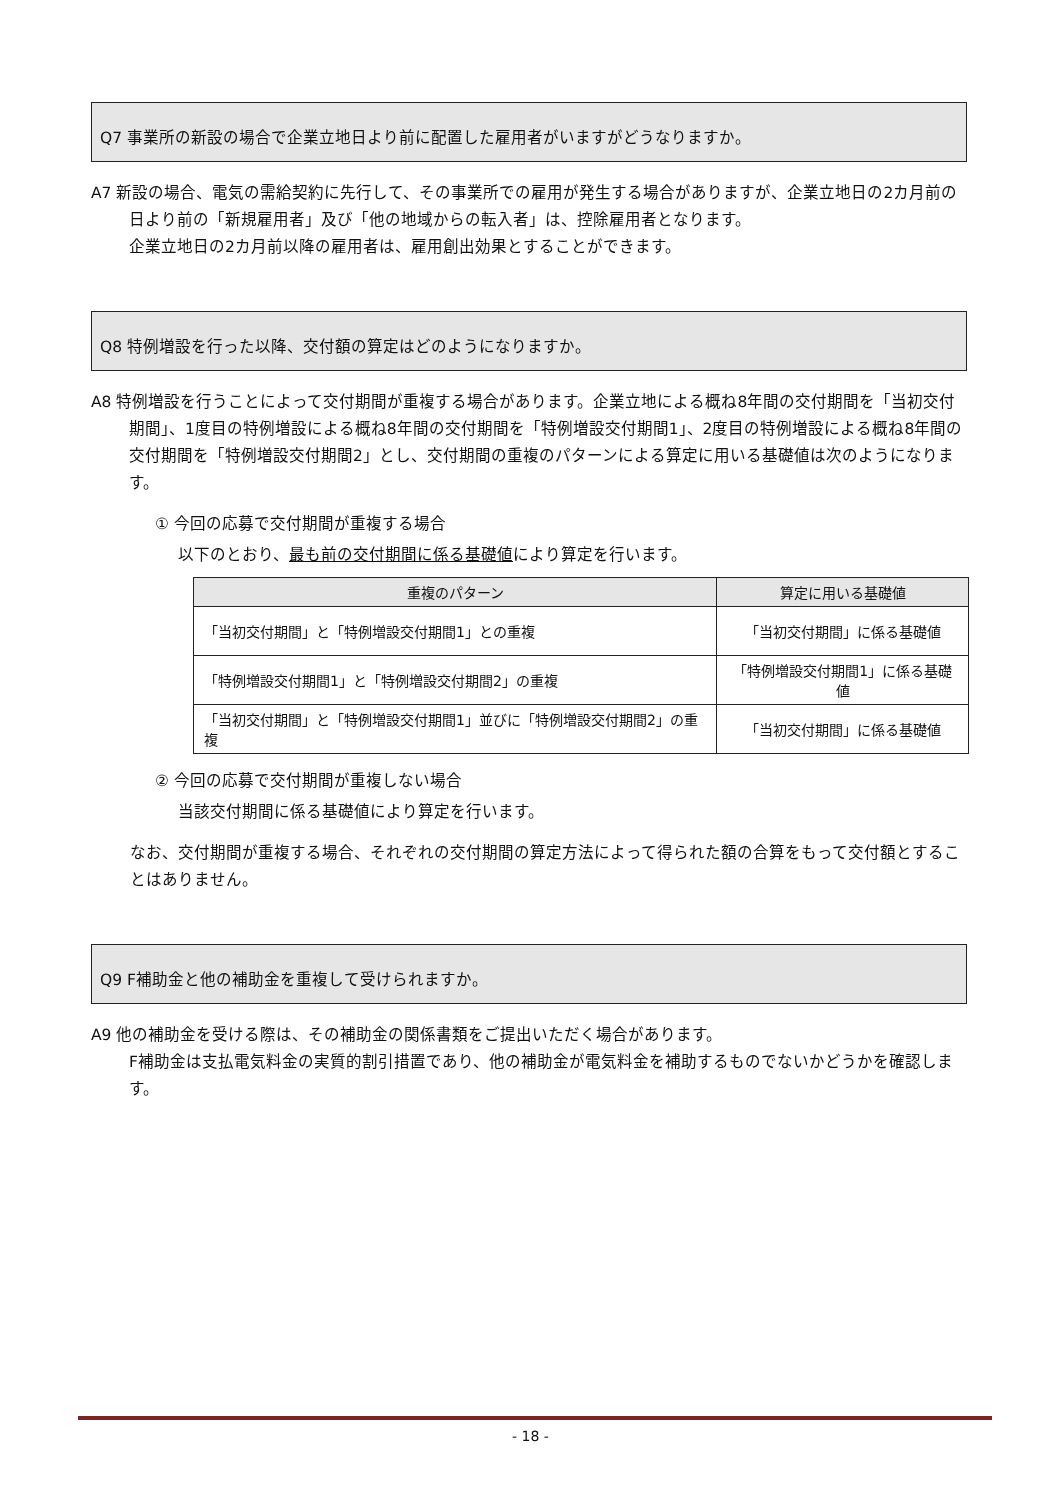Q7 事業所の新設の場合で企業立地日より前に配置した雇用者がいますがどうなりますか。
A7 新設の場合、電気の需給契約に先行して、その事業所での雇用が発生する場合がありますが、企業立地日の2カ月前の日より前の「新規雇用者」及び「他の地域からの転入者」は、控除雇用者となります。
企業立地日の2カ月前以降の雇用者は、雇用創出効果とすることができます。
Q8 特例増設を行った以降、交付額の算定はどのようになりますか。
A8 特例増設を行うことによって交付期間が重複する場合があります。企業立地による概ね8年間の交付期間を「当初交付期間」、1度目の特例増設による概ね8年間の交付期間を「特例増設交付期間1」、2度目の特例増設による概ね8年間の交付期間を「特例増設交付期間2」とし、交付期間の重複のパターンによる算定に用いる基礎値は次のようになります。
① 今回の応募で交付期間が重複する場合
以下のとおり、最も前の交付期間に係る基礎値により算定を行います。
| 重複のパターン | 算定に用いる基礎値 |
| --- | --- |
| 「当初交付期間」と「特例増設交付期間1」との重複 | 「当初交付期間」に係る基礎値 |
| 「特例増設交付期間1」と「特例増設交付期間2」の重複 | 「特例増設交付期間1」に係る基礎値 |
| 「当初交付期間」と「特例増設交付期間1」並びに「特例増設交付期間2」の重複 | 「当初交付期間」に係る基礎値 |
② 今回の応募で交付期間が重複しない場合
当該交付期間に係る基礎値により算定を行います。
なお、交付期間が重複する場合、それぞれの交付期間の算定方法によって得られた額の合算をもって交付額とすることはありません。
Q9 F補助金と他の補助金を重複して受けられますか。
A9 他の補助金を受ける際は、その補助金の関係書類をご提出いただく場合があります。
F補助金は支払電気料金の実質的割引措置であり、他の補助金が電気料金を補助するものでないかどうかを確認します。
- 18 -